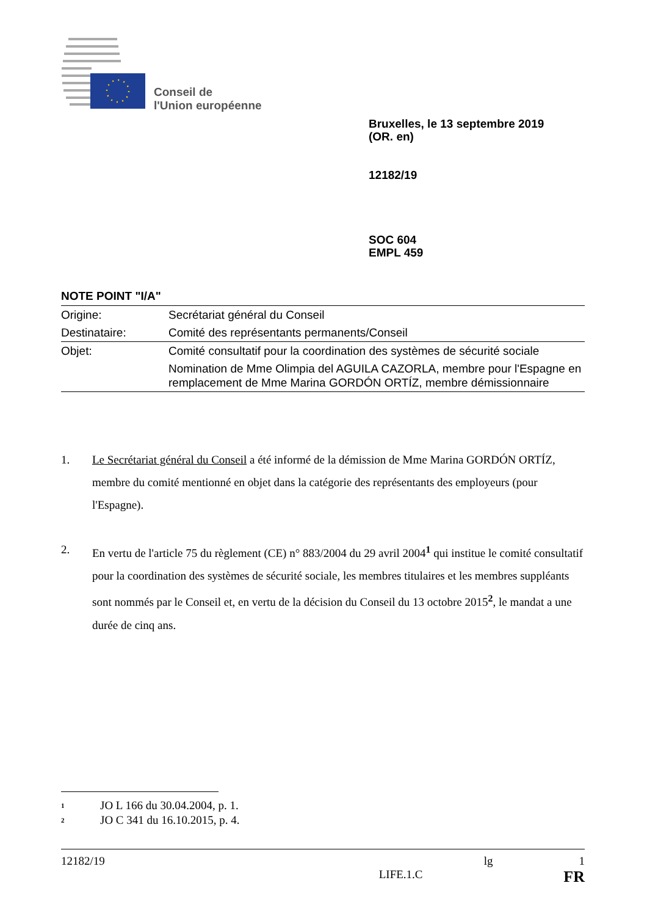Conseil de
l'Union européenne
Bruxelles, le 13 septembre 2019
(OR. en)
12182/19
SOC 604
EMPL 459
NOTE POINT "I/A"
| Origine: | Secrétariat général du Conseil |
| Destinataire: | Comité des représentants permanents/Conseil |
| Objet: | Comité consultatif pour la coordination des systèmes de sécurité sociale |
| | Nomination de Mme Olimpia del AGUILA CAZORLA, membre pour l'Espagne en remplacement de Mme Marina GORDÓN ORTÍZ, membre démissionnaire |
1. Le Secrétariat général du Conseil a été informé de la démission de Mme Marina GORDÓN ORTÍZ, membre du comité mentionné en objet dans la catégorie des représentants des employeurs (pour l'Espagne).
2. En vertu de l'article 75 du règlement (CE) n° 883/2004 du 29 avril 2004<sup>1</sup> qui institue le comité consultatif pour la coordination des systèmes de sécurité sociale, les membres titulaires et les membres suppléants sont nommés par le Conseil et, en vertu de la décision du Conseil du 13 octobre 2015<sup>2</sup>, le mandat a une durée de cinq ans.
<sup>1</sup> JO L 166 du 30.04.2004, p. 1.
<sup>2</sup> JO C 341 du 16.10.2015, p. 4.
12182/19 lg 1
LIFE.1.C FR